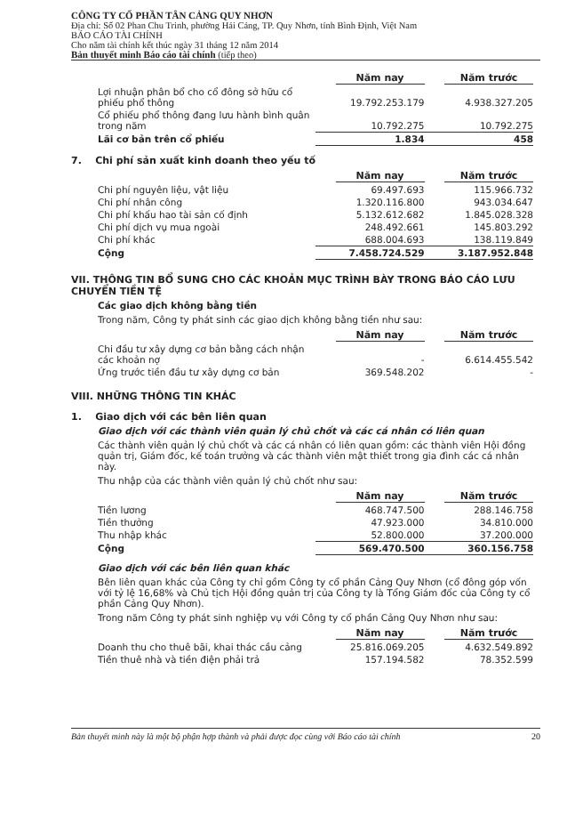CÔNG TY CỔ PHẦN TÂN CẢNG QUY NHƠN
Địa chỉ: Số 02 Phan Chu Trinh, phường Hải Cảng, TP. Quy Nhơn, tỉnh Bình Định, Việt Nam
BÁO CÁO TÀI CHÍNH
Cho năm tài chính kết thúc ngày 31 tháng 12 năm 2014
Bản thuyết minh Báo cáo tài chính (tiếp theo)
| | Năm nay | Năm trước |
| Lợi nhuận phân bổ cho cổ đông sở hữu cổ phiếu phổ thông | 19.792.253.179 | 4.938.327.205 |
| Cổ phiếu phổ thông đang lưu hành bình quân trong năm | 10.792.275 | 10.792.275 |
| Lãi cơ bản trên cổ phiếu | 1.834 | 458 |
7. Chi phí sản xuất kinh doanh theo yếu tố
| | Năm nay | Năm trước |
| Chi phí nguyên liệu, vật liệu | 69.497.693 | 115.966.732 |
| Chi phí nhân công | 1.320.116.800 | 943.034.647 |
| Chi phí khấu hao tài sản cố định | 5.132.612.682 | 1.845.028.328 |
| Chi phí dịch vụ mua ngoài | 248.492.661 | 145.803.292 |
| Chi phí khác | 688.004.693 | 138.119.849 |
| Cộng | 7.458.724.529 | 3.187.952.848 |
VII. THÔNG TIN BỔ SUNG CHO CÁC KHOẢN MỤC TRÌNH BÀY TRONG BÁO CÁO LƯU CHUYỂN TIỀN TỆ
Các giao dịch không bằng tiền
Trong năm, Công ty phát sinh các giao dịch không bằng tiền như sau:
| | Năm nay | Năm trước |
| Chi đầu tư xây dựng cơ bản bằng cách nhận các khoản nợ | - | 6.614.455.542 |
| Ứng trước tiền đầu tư xây dựng cơ bản | 369.548.202 | - |
VIII. NHỮNG THÔNG TIN KHÁC
1. Giao dịch với các bên liên quan
Giao dịch với các thành viên quản lý chủ chốt và các cá nhân có liên quan
Các thành viên quản lý chủ chốt và các cá nhân có liên quan gồm: các thành viên Hội đồng quản trị, Giám đốc, kế toán trưởng và các thành viên mật thiết trong gia đình các cá nhân này.
Thu nhập của các thành viên quản lý chủ chốt như sau:
| | Năm nay | Năm trước |
| Tiền lương | 468.747.500 | 288.146.758 |
| Tiền thưởng | 47.923.000 | 34.810.000 |
| Thu nhập khác | 52.800.000 | 37.200.000 |
| Cộng | 569.470.500 | 360.156.758 |
Giao dịch với các bên liên quan khác
Bên liên quan khác của Công ty chỉ gồm Công ty cổ phần Cảng Quy Nhơn (cổ đông góp vốn với tỷ lệ 16,68% và Chủ tịch Hội đồng quản trị của Công ty là Tổng Giám đốc của Công ty cổ phần Cảng Quy Nhơn).
Trong năm Công ty phát sinh nghiệp vụ với Công ty cổ phần Cảng Quy Nhơn như sau:
| | Năm nay | Năm trước |
| Doanh thu cho thuê bãi, khai thác cầu cảng | 25.816.069.205 | 4.632.549.892 |
| Tiền thuê nhà và tiền điện phải trả | 157.194.582 | 78.352.599 |
Bản thuyết minh này là một bộ phận hợp thành và phải được đọc cùng với Báo cáo tài chính 20